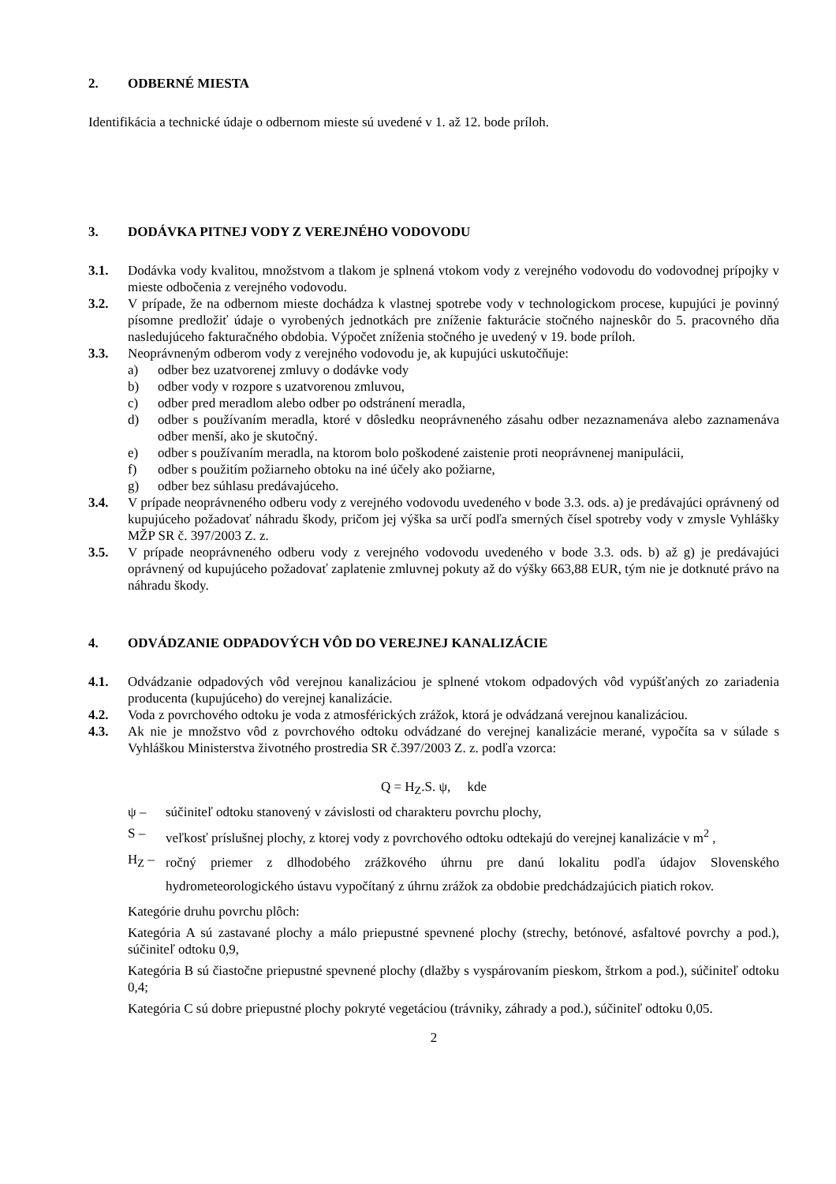2. ODBERNÉ MIESTA
Identifikácia a technické údaje o odbernom mieste sú uvedené v 1. až 12. bode príloh.
3. DODÁVKA PITNEJ VODY Z VEREJNÉHO VODOVODU
3.1. Dodávka vody kvalitou, množstvom a tlakom je splnená vtokom vody z verejného vodovodu do vodovodnej prípojky v mieste odbočenia z verejného vodovodu.
3.2. V prípade, že na odbernom mieste dochádza k vlastnej spotrebe vody v technologickom procese, kupujúci je povinný písomne predložiť údaje o vyrobených jednotkách pre zníženie fakturácie stočného najneskôr do 5. pracovného dňa nasledujúceho fakturačného obdobia. Výpočet zníženia stočného je uvedený v 19. bode príloh.
3.3. Neoprávneným odberom vody z verejného vodovodu je, ak kupujúci uskutočňuje:
a) odber bez uzatvorenej zmluvy o dodávke vody
b) odber vody v rozpore s uzatvorenou zmluvou,
c) odber pred meradlom alebo odber po odstránení meradla,
d) odber s používaním meradla, ktoré v dôsledku neoprávneného zásahu odber nezaznamenáva alebo zaznamenáva odber menší, ako je skutočný.
e) odber s používaním meradla, na ktorom bolo poškodené zaistenie proti neoprávnenej manipulácii,
f) odber s použitím požiarneho obtoku na iné účely ako požiarne,
g) odber bez súhlasu predávajúceho.
3.4. V prípade neoprávneného odberu vody z verejného vodovodu uvedeného v bode 3.3. ods. a) je predávajúci oprávnený od kupujúceho požadovať náhradu škody, pričom jej výška sa určí podľa smerných čísel spotreby vody v zmysle Vyhlášky MŽP SR č. 397/2003 Z. z.
3.5. V prípade neoprávneného odberu vody z verejného vodovodu uvedeného v bode 3.3. ods. b) až g) je predávajúci oprávnený od kupujúceho požadovať zaplatenie zmluvnej pokuty až do výšky 663,88 EUR, tým nie je dotknuté právo na náhradu škody.
4. ODVÁDZANIE ODPADOVÝCH VÔD DO VEREJNEJ KANALIZÁCIE
4.1. Odvádzanie odpadových vôd verejnou kanalizáciou je splnené vtokom odpadových vôd vypúšťaných zo zariadenia producenta (kupujúceho) do verejnej kanalizácie.
4.2. Voda z povrchového odtoku je voda z atmosférických zrážok, ktorá je odvádzaná verejnou kanalizáciou.
4.3. Ak nie je množstvo vôd z povrchového odtoku odvádzané do verejnej kanalizácie merané, vypočíta sa v súlade s Vyhláškou Ministerstva životného prostredia SR č.397/2003 Z. z. podľa vzorca:
Q = H<sub>Z</sub>.S. ψ, kde
ψ – súčiniteľ odtoku stanovený v závislosti od charakteru povrchu plochy,
S – veľkosť príslušnej plochy, z ktorej vody z povrchového odtoku odtekajú do verejnej kanalizácie v m<sup>2</sup> ,
H<sub>Z</sub> –
ročný priemer z dlhodobého zrážkového úhrnu pre danú lokalitu podľa údajov Slovenského hydrometeorologického ústavu vypočítaný z úhrnu zrážok za obdobie predchádzajúcich piatich rokov.
Kategórie druhu povrchu plôch:
Kategória A sú zastavané plochy a málo priepustné spevnené plochy (strechy, betónové, asfaltové povrchy a pod.), súčiniteľ odtoku 0,9,
Kategória B sú čiastočne priepustné spevnené plochy (dlažby s vyspárovaním pieskom, štrkom a pod.), súčiniteľ odtoku 0,4;
Kategória C sú dobre priepustné plochy pokryté vegetáciou (trávniky, záhrady a pod.), súčiniteľ odtoku 0,05.
2